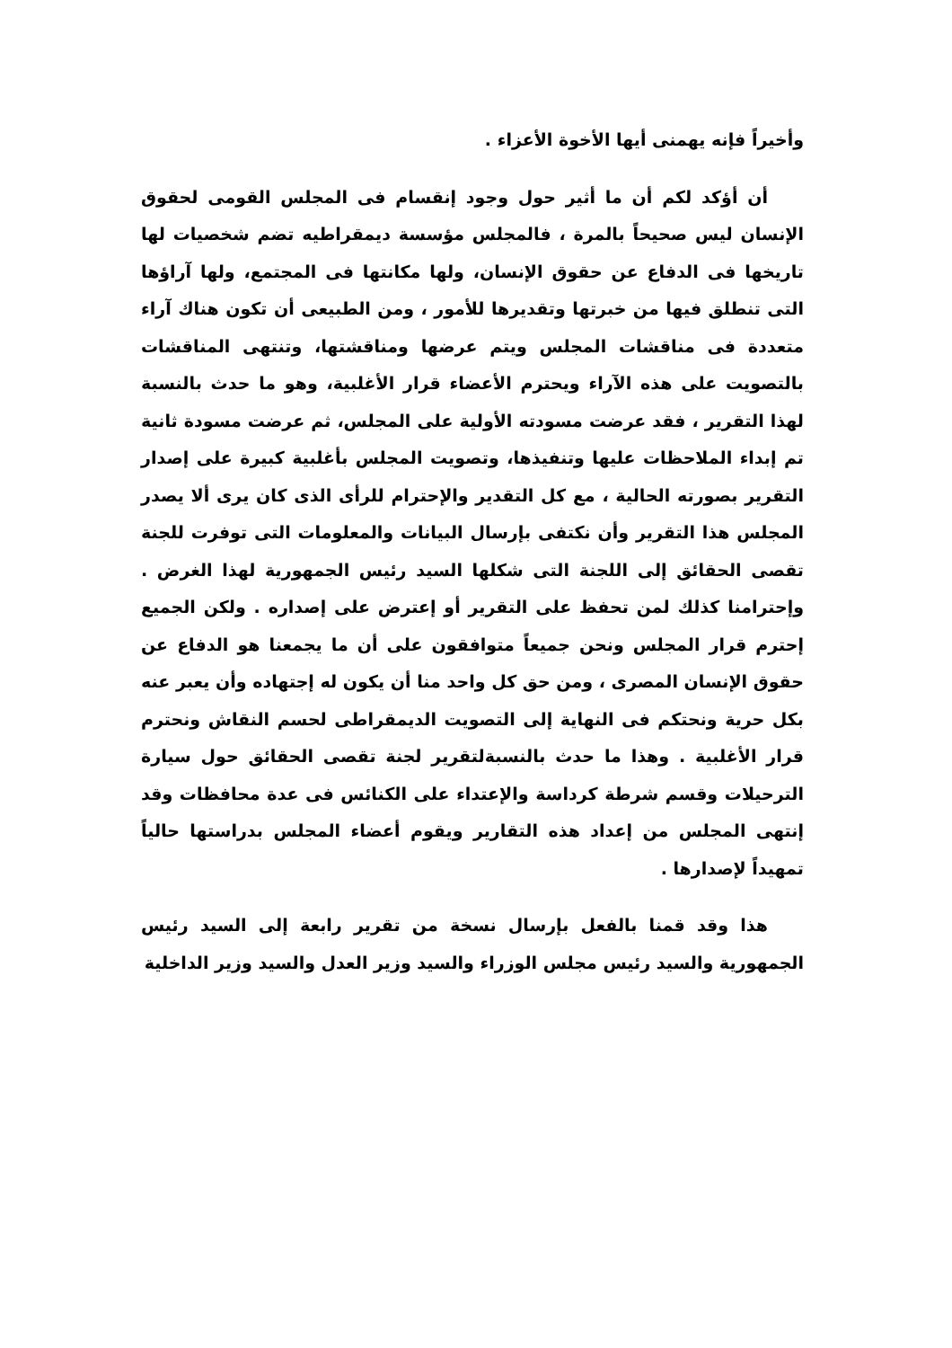وأخيراً فإنه يهمنى أيها الأخوة الأعزاء .
أن أؤكد لكم أن ما أثير حول وجود إنقسام فى المجلس القومى لحقوق الإنسان ليس صحيحاً بالمرة ، فالمجلس مؤسسة ديمقراطيه تضم شخصيات لها تاريخها فى الدفاع عن حقوق الإنسان، ولها مكانتها فى المجتمع، ولها آراؤها التى تنطلق فيها من خبرتها وتقديرها للأمور ، ومن الطبيعى أن تكون هناك آراء متعددة فى مناقشات المجلس ويتم عرضها ومناقشتها، وتنتهى المناقشات بالتصويت على هذه الآراء ويحترم الأعضاء قرار الأغلبية، وهو ما حدث بالنسبة لهذا التقرير ، فقد عرضت مسودته الأولية على المجلس، ثم عرضت مسودة ثانية تم إبداء الملاحظات عليها وتنفيذها، وتصويت المجلس بأغلبية كبيرة على إصدار التقرير بصورته الحالية ، مع كل التقدير والإحترام للرأى الذى كان يرى ألا يصدر المجلس هذا التقرير وأن نكتفى بإرسال البيانات والمعلومات التى توفرت للجنة تقصى الحقائق إلى اللجنة التى شكلها السيد رئيس الجمهورية لهذا الغرض . وإحترامنا كذلك لمن تحفظ على التقرير أو إعترض على إصداره . ولكن الجميع إحترم قرار المجلس ونحن جميعاً متوافقون على أن ما يجمعنا هو الدفاع عن حقوق الإنسان المصرى ، ومن حق كل واحد منا أن يكون له إجتهاده وأن يعبر عنه بكل حرية ونحتكم فى النهاية إلى التصويت الديمقراطى لحسم النقاش ونحترم قرار الأغلبية . وهذا ما حدث بالنسبةلتقرير لجنة تقصى الحقائق حول سيارة الترحيلات وقسم شرطة كرداسة والإعتداء على الكنائس فى عدة محافظات وقد إنتهى المجلس من إعداد هذه التقارير ويقوم أعضاء المجلس بدراستها حالياً تمهيداً لإصدارها .
هذا وقد قمنا بالفعل بإرسال نسخة من تقرير رابعة إلى السيد رئيس الجمهورية والسيد رئيس مجلس الوزراء والسيد وزير العدل والسيد وزير الداخلية